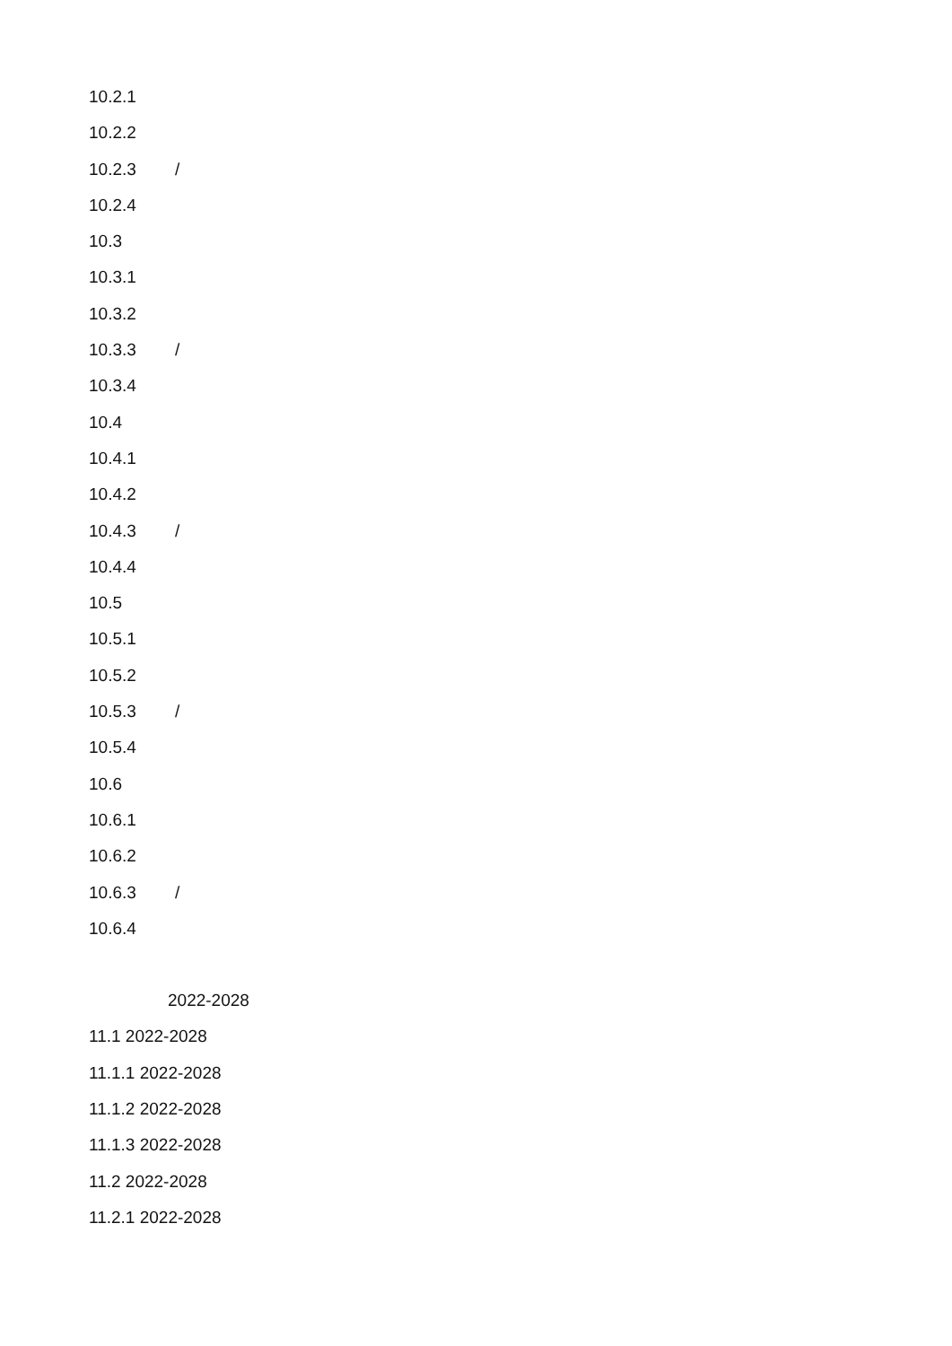10.2.1
10.2.2
10.2.3 /
10.2.4
10.3
10.3.1
10.3.2
10.3.3 /
10.3.4
10.4
10.4.1
10.4.2
10.4.3 /
10.4.4
10.5
10.5.1
10.5.2
10.5.3 /
10.5.4
10.6
10.6.1
10.6.2
10.6.3 /
10.6.4
2022-2028
11.1 2022-2028
11.1.1 2022-2028
11.1.2 2022-2028
11.1.3 2022-2028
11.2 2022-2028
11.2.1 2022-2028